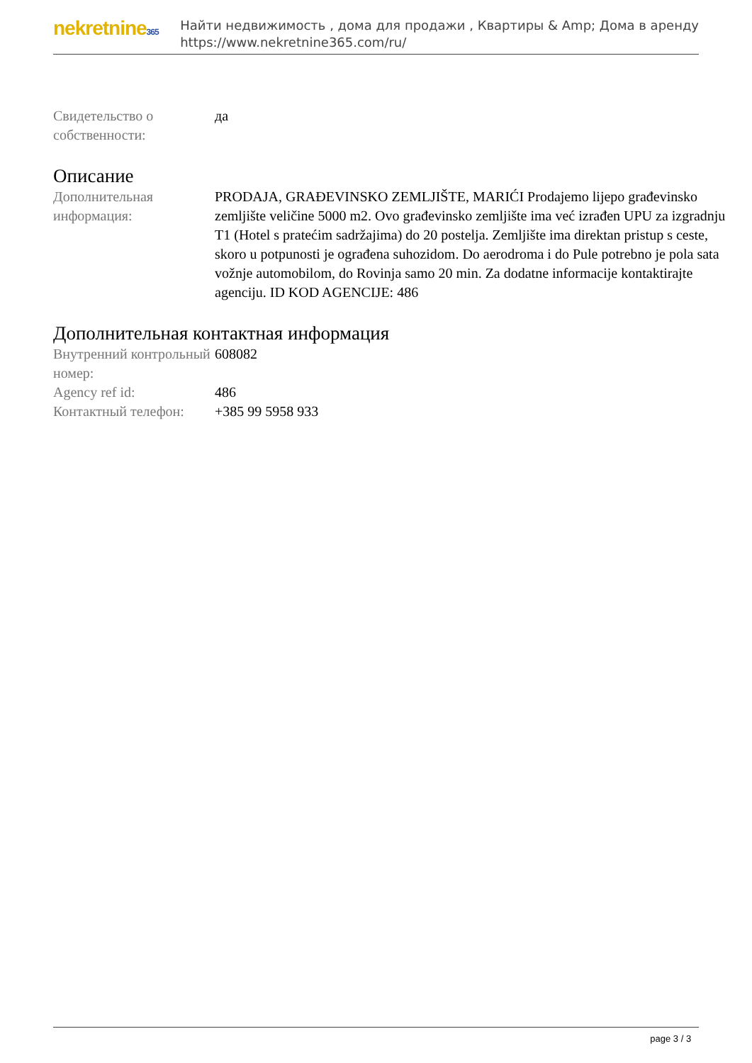nekretnine365
Найти недвижимость , дома для продажи , Квартиры & Amp; Дома в аренду
https://www.nekretnine365.com/ru/
| Свидетельство о собственности: | да |
Описание
| Дополнительная информация: | PRODAJA, GRAĐEVINSKO ZEMLJIŠTE, MARIĆI Prodajemo lijepo građevinsko zemljište veličine 5000 m2. Ovo građevinsko zemljište ima već izrađen UPU za izgradnju T1 (Hotel s pratećim sadržajima) do 20 postelja. Zemljište ima direktan pristup s ceste, skoro u potpunosti je ograđena suhozidom. Do aerodroma i do Pule potrebno je pola sata vožnje automobilom, do Rovinja samo 20 min. Za dodatne informacije kontaktirajte agenciju. ID KOD AGENCIJE: 486 |
Дополнительная контактная информация
| Внутренний контрольный номер: | 608082 |
| Agency ref id: | 486 |
| Контактный телефон: | +385 99 5958 933 |
page 3 / 3